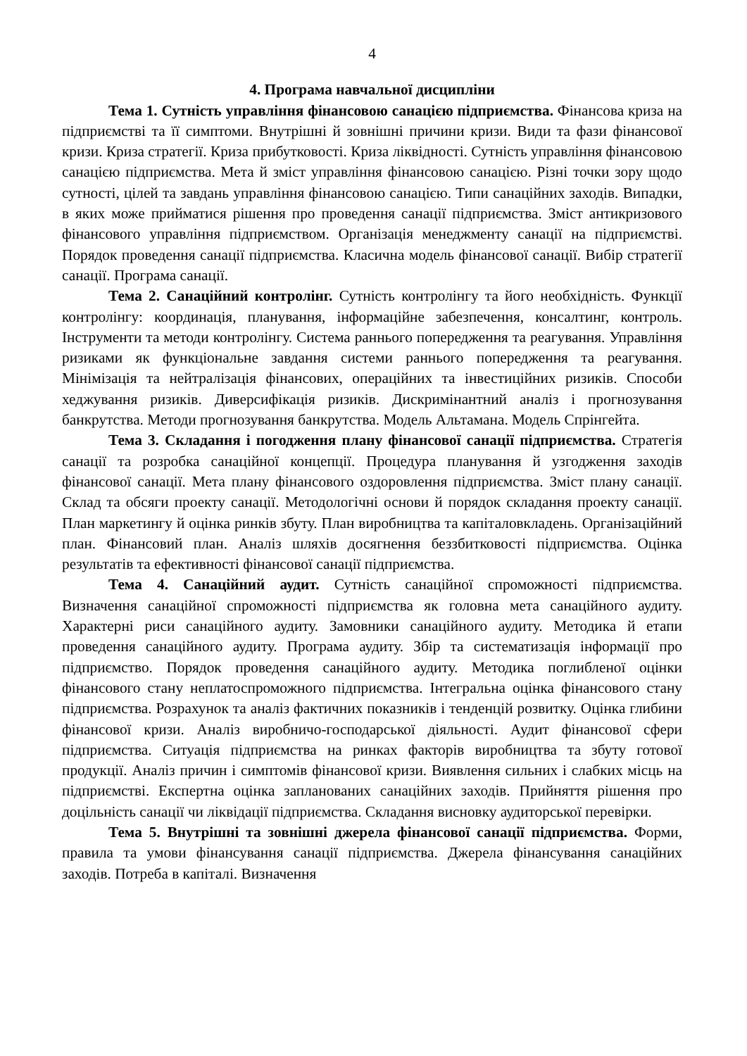4
4. Програма навчальної дисципліни
Тема 1. Сутність управління фінансовою санацією підприємства. Фінансова криза на підприємстві та її симптоми. Внутрішні й зовнішні причини кризи. Види та фази фінансової кризи. Криза стратегії. Криза прибутковості. Криза ліквідності. Сутність управління фінансовою санацією підприємства. Мета й зміст управління фінансовою санацією. Різні точки зору щодо сутності, цілей та завдань управління фінансовою санацією. Типи санаційних заходів. Випадки, в яких може прийматися рішення про проведення санації підприємства. Зміст антикризового фінансового управління підприємством. Організація менеджменту санації на підприємстві. Порядок проведення санації підприємства. Класична модель фінансової санації. Вибір стратегії санації. Програма санації.
Тема 2. Санаційний контролінг. Сутність контролінгу та його необхідність. Функції контролінгу: координація, планування, інформаційне забезпечення, консалтинг, контроль. Інструменти та методи контролінгу. Система раннього попередження та реагування. Управління ризиками як функціональне завдання системи раннього попередження та реагування. Мінімізація та нейтралізація фінансових, операційних та інвестиційних ризиків. Способи хеджування ризиків. Диверсифікація ризиків. Дискримінантний аналіз і прогнозування банкрутства. Методи прогнозування банкрутства. Модель Альтамана. Модель Спрінгейта.
Тема 3. Складання і погодження плану фінансової санації підприємства. Стратегія санації та розробка санаційної концепції. Процедура планування й узгодження заходів фінансової санації. Мета плану фінансового оздоровлення підприємства. Зміст плану санації. Склад та обсяги проекту санації. Методологічні основи й порядок складання проекту санації. План маркетингу й оцінка ринків збуту. План виробництва та капіталовкладень. Організаційний план. Фінансовий план. Аналіз шляхів досягнення беззбитковості підприємства. Оцінка результатів та ефективності фінансової санації підприємства.
Тема 4. Санаційний аудит. Сутність санаційної спроможності підприємства. Визначення санаційної спроможності підприємства як головна мета санаційного аудиту. Характерні риси санаційного аудиту. Замовники санаційного аудиту. Методика й етапи проведення санаційного аудиту. Програма аудиту. Збір та систематизація інформації про підприємство. Порядок проведення санаційного аудиту. Методика поглибленої оцінки фінансового стану неплатоспроможного підприємства. Інтегральна оцінка фінансового стану підприємства. Розрахунок та аналіз фактичних показників і тенденцій розвитку. Оцінка глибини фінансової кризи. Аналіз виробничо-господарської діяльності. Аудит фінансової сфери підприємства. Ситуація підприємства на ринках факторів виробництва та збуту готової продукції. Аналіз причин і симптомів фінансової кризи. Виявлення сильних і слабких місць на підприємстві. Експертна оцінка запланованих санаційних заходів. Прийняття рішення про доцільність санації чи ліквідації підприємства. Складання висновку аудиторської перевірки.
Тема 5. Внутрішні та зовнішні джерела фінансової санації підприємства. Форми, правила та умови фінансування санації підприємства. Джерела фінансування санаційних заходів. Потреба в капіталі. Визначення